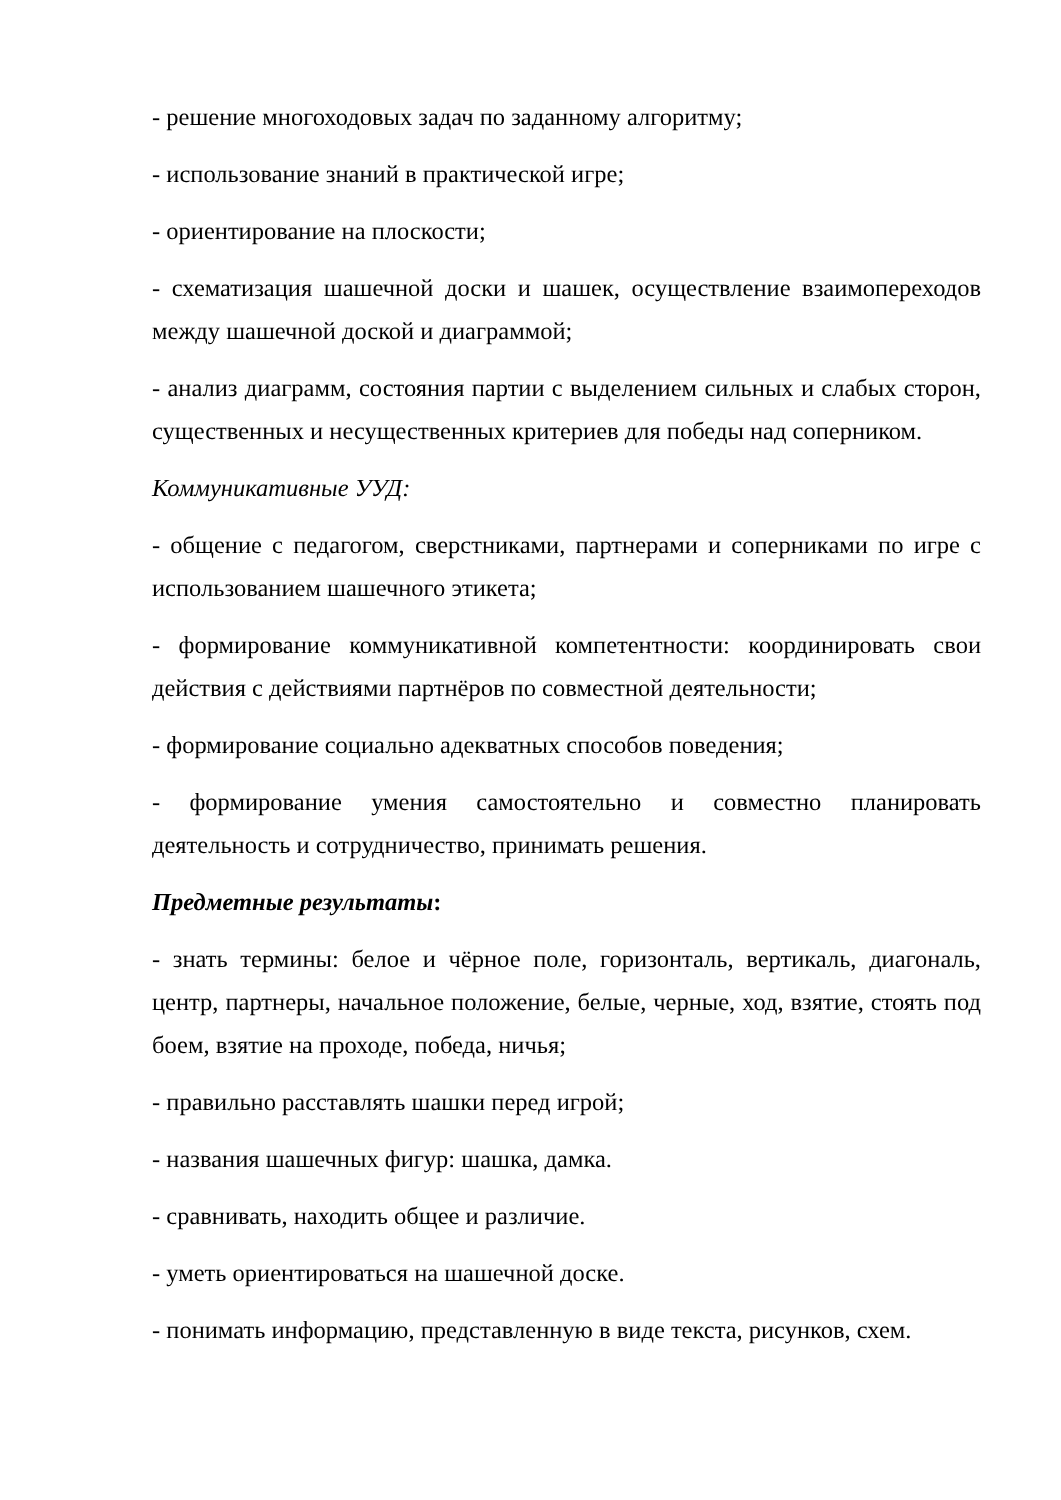- решение многоходовых задач по заданному алгоритму;
- использование знаний в практической игре;
- ориентирование на плоскости;
- схематизация шашечной доски и шашек, осуществление взаимопереходов между шашечной доской и диаграммой;
- анализ диаграмм, состояния партии с выделением сильных и слабых сторон, существенных и несущественных критериев для победы над соперником.
Коммуникативные УУД:
- общение с педагогом, сверстниками, партнерами и соперниками по игре с использованием шашечного этикета;
- формирование коммуникативной компетентности: координировать свои действия с действиями партнёров по совместной деятельности;
- формирование социально адекватных способов поведения;
- формирование умения самостоятельно и совместно планировать деятельность и сотрудничество, принимать решения.
Предметные результаты:
- знать термины: белое и чёрное поле, горизонталь, вертикаль, диагональ, центр, партнеры, начальное положение, белые, черные, ход, взятие, стоять под боем, взятие на проходе, победа, ничья;
- правильно расставлять шашки перед игрой;
- названия шашечных фигур: шашка, дамка.
- сравнивать, находить общее и различие.
- уметь ориентироваться на шашечной доске.
- понимать информацию, представленную в виде текста, рисунков, схем.